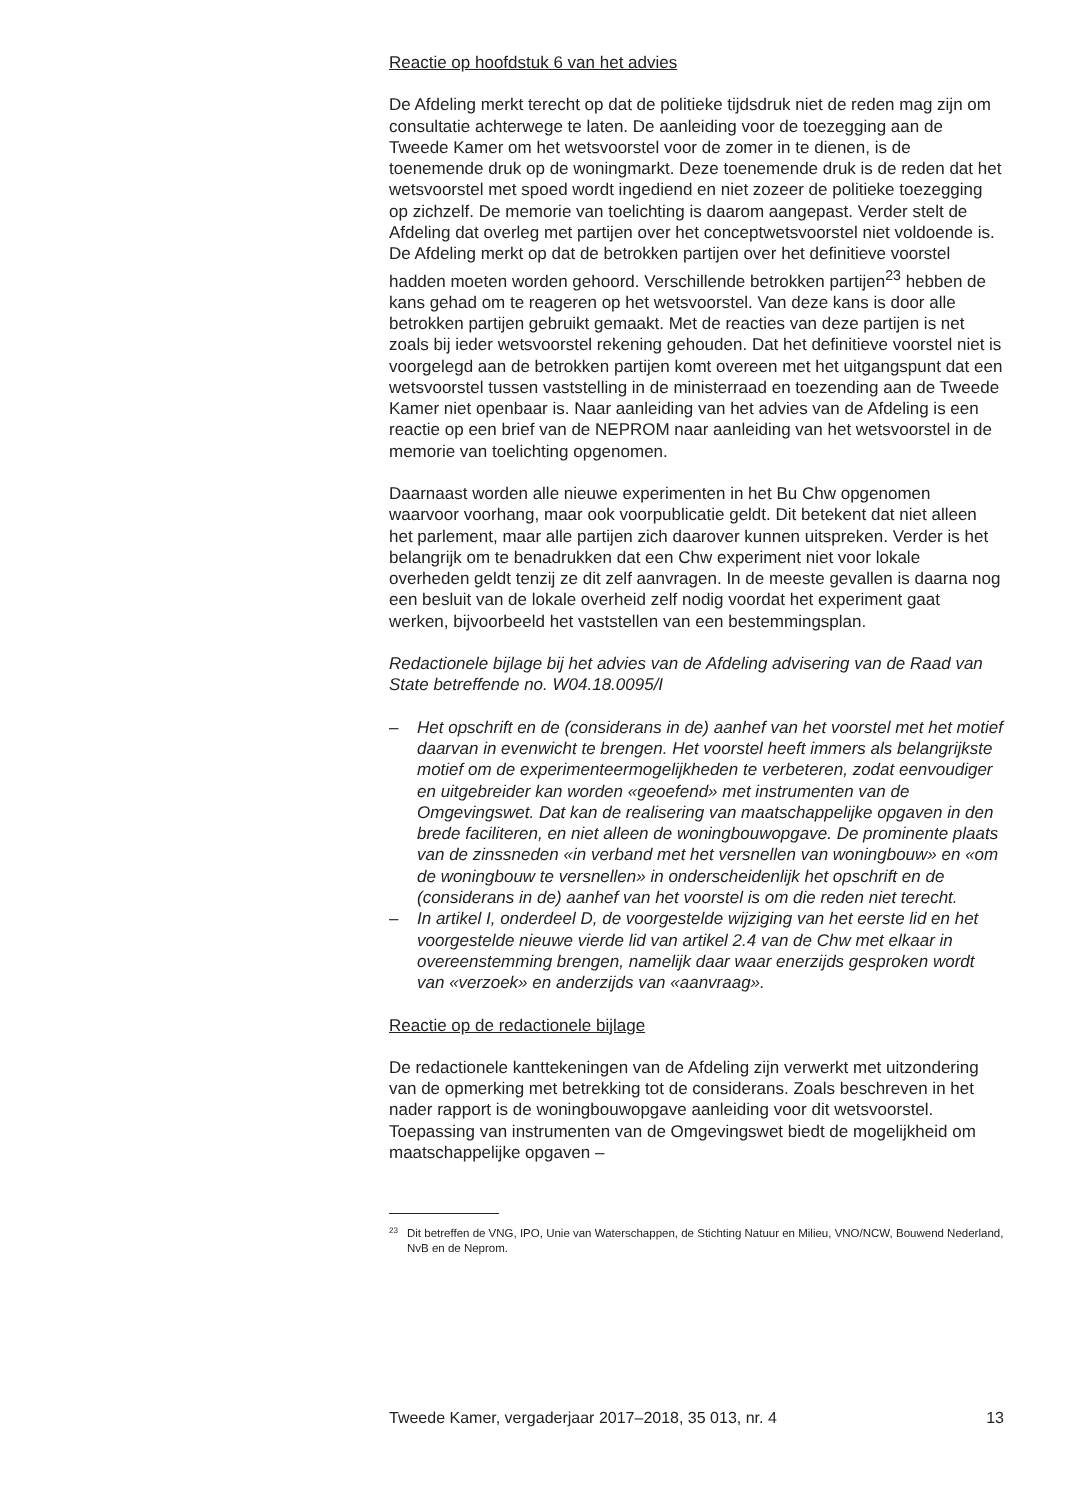Reactie op hoofdstuk 6 van het advies
De Afdeling merkt terecht op dat de politieke tijdsdruk niet de reden mag zijn om consultatie achterwege te laten. De aanleiding voor de toezegging aan de Tweede Kamer om het wetsvoorstel voor de zomer in te dienen, is de toenemende druk op de woningmarkt. Deze toenemende druk is de reden dat het wetsvoorstel met spoed wordt ingediend en niet zozeer de politieke toezegging op zichzelf. De memorie van toelichting is daarom aangepast. Verder stelt de Afdeling dat overleg met partijen over het conceptwetsvoorstel niet voldoende is. De Afdeling merkt op dat de betrokken partijen over het definitieve voorstel hadden moeten worden gehoord. Verschillende betrokken partijen<sup>23</sup> hebben de kans gehad om te reageren op het wetsvoorstel. Van deze kans is door alle betrokken partijen gebruikt gemaakt. Met de reacties van deze partijen is net zoals bij ieder wetsvoorstel rekening gehouden. Dat het definitieve voorstel niet is voorgelegd aan de betrokken partijen komt overeen met het uitgangspunt dat een wetsvoorstel tussen vaststelling in de ministerraad en toezending aan de Tweede Kamer niet openbaar is. Naar aanleiding van het advies van de Afdeling is een reactie op een brief van de NEPROM naar aanleiding van het wetsvoorstel in de memorie van toelichting opgenomen.
Daarnaast worden alle nieuwe experimenten in het Bu Chw opgenomen waarvoor voorhang, maar ook voorpublicatie geldt. Dit betekent dat niet alleen het parlement, maar alle partijen zich daarover kunnen uitspreken. Verder is het belangrijk om te benadrukken dat een Chw experiment niet voor lokale overheden geldt tenzij ze dit zelf aanvragen. In de meeste gevallen is daarna nog een besluit van de lokale overheid zelf nodig voordat het experiment gaat werken, bijvoorbeeld het vaststellen van een bestemmingsplan.
Redactionele bijlage bij het advies van de Afdeling advisering van de Raad van State betreffende no. W04.18.0095/I
– Het opschrift en de (considerans in de) aanhef van het voorstel met het motief daarvan in evenwicht te brengen. Het voorstel heeft immers als belangrijkste motief om de experimenteermogelijkheden te verbeteren, zodat eenvoudiger en uitgebreider kan worden «geoefend» met instrumenten van de Omgevingswet. Dat kan de realisering van maatschappelijke opgaven in den brede faciliteren, en niet alleen de woningbouwopgave. De prominente plaats van de zinssneden «in verband met het versnellen van woningbouw» en «om de woningbouw te versnellen» in onderscheidenlijk het opschrift en de (considerans in de) aanhef van het voorstel is om die reden niet terecht.
– In artikel I, onderdeel D, de voorgestelde wijziging van het eerste lid en het voorgestelde nieuwe vierde lid van artikel 2.4 van de Chw met elkaar in overeenstemming brengen, namelijk daar waar enerzijds gesproken wordt van «verzoek» en anderzijds van «aanvraag».
Reactie op de redactionele bijlage
De redactionele kanttekeningen van de Afdeling zijn verwerkt met uitzondering van de opmerking met betrekking tot de considerans. Zoals beschreven in het nader rapport is de woningbouwopgave aanleiding voor dit wetsvoorstel. Toepassing van instrumenten van de Omgevingswet biedt de mogelijkheid om maatschappelijke opgaven –
<sup>23</sup> Dit betreffen de VNG, IPO, Unie van Waterschappen, de Stichting Natuur en Milieu, VNO/NCW, Bouwend Nederland, NvB en de Neprom.
Tweede Kamer, vergaderjaar 2017–2018, 35 013, nr. 4 13